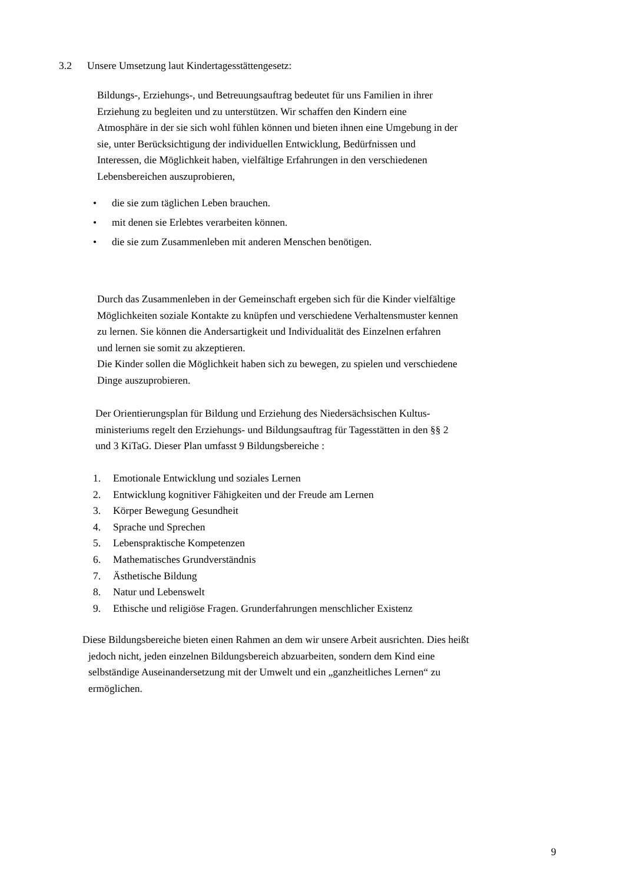3.2 Unsere Umsetzung laut Kindertagesstättengesetz:
Bildungs-, Erziehungs-, und Betreuungsauftrag bedeutet für uns Familien in ihrer
Erziehung zu begleiten und zu unterstützen. Wir schaffen den Kindern eine
Atmosphäre in der sie sich wohl fühlen können und bieten ihnen eine Umgebung in der
sie, unter Berücksichtigung der individuellen Entwicklung, Bedürfnissen und
Interessen, die Möglichkeit haben, vielfältige Erfahrungen in den verschiedenen
Lebensbereichen auszuprobieren,
• die sie zum täglichen Leben brauchen.
• mit denen sie Erlebtes verarbeiten können.
• die sie zum Zusammenleben mit anderen Menschen benötigen.
Durch das Zusammenleben in der Gemeinschaft ergeben sich für die Kinder vielfältige
Möglichkeiten soziale Kontakte zu knüpfen und verschiedene Verhaltensmuster kennen
zu lernen. Sie können die Andersartigkeit und Individualität des Einzelnen erfahren
und lernen sie somit zu akzeptieren.
Die Kinder sollen die Möglichkeit haben sich zu bewegen, zu spielen und verschiedene
Dinge auszuprobieren.
Der Orientierungsplan für Bildung und Erziehung des Niedersächsischen Kultus-
ministeriums regelt den Erziehungs- und Bildungsauftrag für Tagesstätten in den §§ 2
und 3 KiTaG. Dieser Plan umfasst 9 Bildungsbereiche :
1. Emotionale Entwicklung und soziales Lernen
2. Entwicklung kognitiver Fähigkeiten und der Freude am Lernen
3. Körper Bewegung Gesundheit
4. Sprache und Sprechen
5. Lebenspraktische Kompetenzen
6. Mathematisches Grundverständnis
7. Ästhetische Bildung
8. Natur und Lebenswelt
9. Ethische und religiöse Fragen. Grunderfahrungen menschlicher Existenz
Diese Bildungsbereiche bieten einen Rahmen an dem wir unsere Arbeit ausrichten. Dies heißt
jedoch nicht, jeden einzelnen Bildungsbereich abzuarbeiten, sondern dem Kind eine
selbständige Auseinandersetzung mit der Umwelt und ein „ganzheitliches Lernen“ zu
ermöglichen.
9